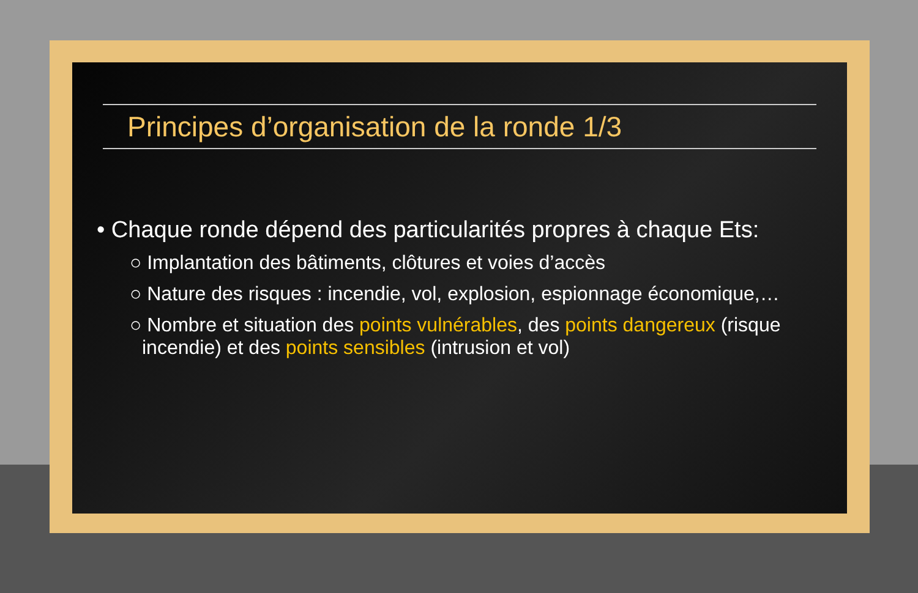Principes d’organisation de la ronde 1/3
• Chaque ronde dépend des particularités propres à chaque Ets:
○ Implantation des bâtiments, clôtures et voies d’accès
○ Nature des risques : incendie, vol, explosion, espionnage économique,…
○ Nombre et situation des points vulnérables, des points dangereux (risque incendie) et des points sensibles (intrusion et vol)